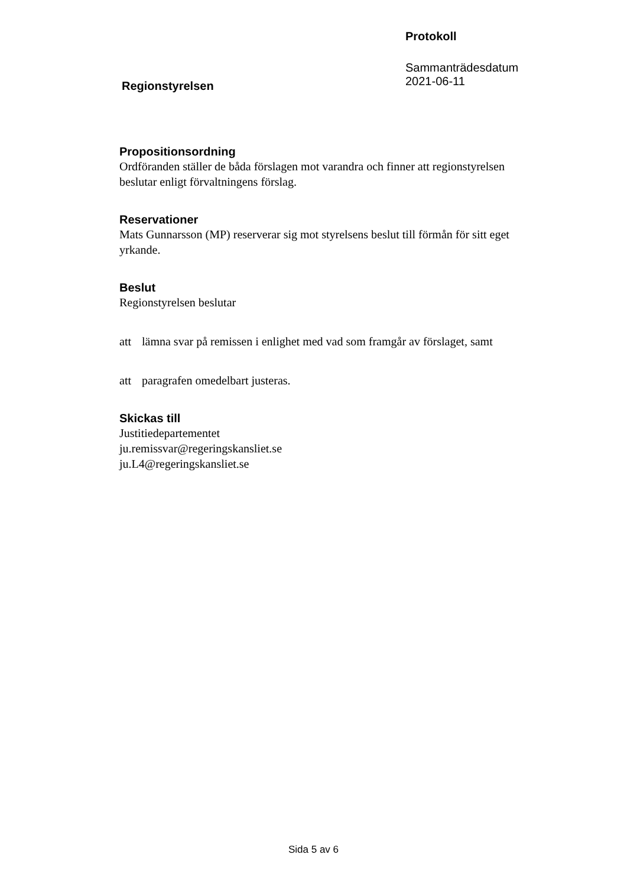Regionstyrelsen
Protokoll
Sammanträdesdatum
2021-06-11
Propositionsordning
Ordföranden ställer de båda förslagen mot varandra och finner att regionstyrelsen beslutar enligt förvaltningens förslag.
Reservationer
Mats Gunnarsson (MP) reserverar sig mot styrelsens beslut till förmån för sitt eget yrkande.
Beslut
Regionstyrelsen beslutar
att lämna svar på remissen i enlighet med vad som framgår av förslaget, samt
att paragrafen omedelbart justeras.
Skickas till
Justitiedepartementet
ju.remissvar@regeringskansliet.se
ju.L4@regeringskansliet.se
Sida 5 av 6